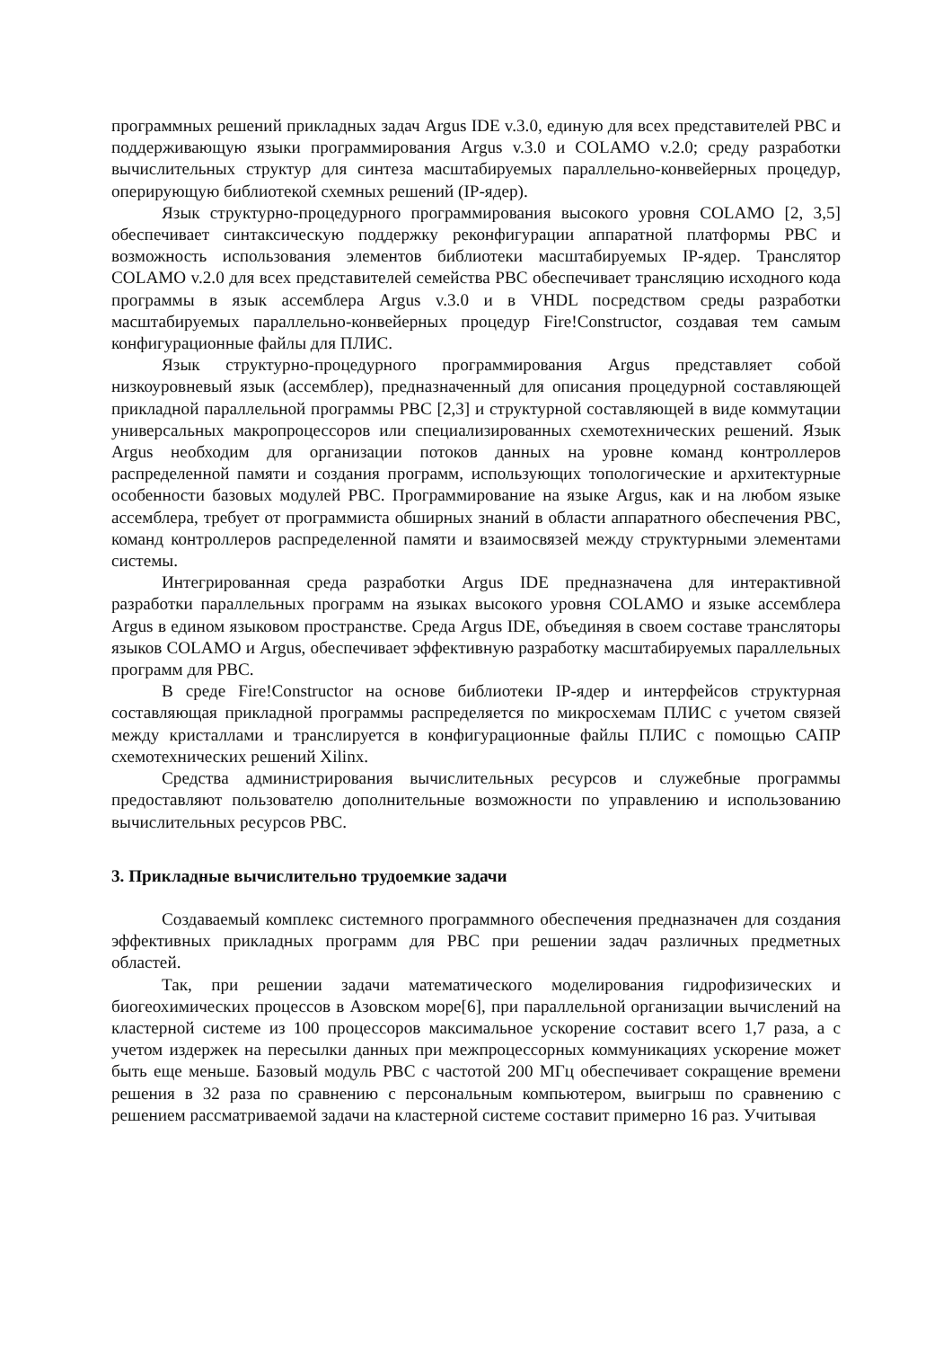программных решений прикладных задач Argus IDE v.3.0, единую для всех представителей РВС и поддерживающую языки программирования Argus v.3.0 и COLAMO v.2.0; среду разработки вычислительных структур для синтеза масштабируемых параллельно-конвейерных процедур, оперирующую библиотекой схемных решений (IP-ядер).
Язык структурно-процедурного программирования высокого уровня COLAMO [2, 3,5] обеспечивает синтаксическую поддержку реконфигурации аппаратной платформы РВС и возможность использования элементов библиотеки масштабируемых IP-ядер. Транслятор COLAMO v.2.0 для всех представителей семейства РВС обеспечивает трансляцию исходного кода программы в язык ассемблера Argus v.3.0 и в VHDL посредством среды разработки масштабируемых параллельно-конвейерных процедур Fire!Constructor, создавая тем самым конфигурационные файлы для ПЛИС.
Язык структурно-процедурного программирования Argus представляет собой низкоуровневый язык (ассемблер), предназначенный для описания процедурной составляющей прикладной параллельной программы РВС [2,3] и структурной составляющей в виде коммутации универсальных макропроцессоров или специализированных схемотехнических решений. Язык Argus необходим для организации потоков данных на уровне команд контроллеров распределенной памяти и создания программ, использующих топологические и архитектурные особенности базовых модулей РВС. Программирование на языке Argus, как и на любом языке ассемблера, требует от программиста обширных знаний в области аппаратного обеспечения РВС, команд контроллеров распределенной памяти и взаимосвязей между структурными элементами системы.
Интегрированная среда разработки Argus IDE предназначена для интерактивной разработки параллельных программ на языках высокого уровня COLAMO и языке ассемблера Argus в едином языковом пространстве. Среда Argus IDE, объединяя в своем составе трансляторы языков COLAMO и Argus, обеспечивает эффективную разработку масштабируемых параллельных программ для РВС.
В среде Fire!Constructor на основе библиотеки IP-ядер и интерфейсов структурная составляющая прикладной программы распределяется по микросхемам ПЛИС с учетом связей между кристаллами и транслируется в конфигурационные файлы ПЛИС с помощью САПР схемотехнических решений Xilinx.
Средства администрирования вычислительных ресурсов и служебные программы предоставляют пользователю дополнительные возможности по управлению и использованию вычислительных ресурсов РВС.
3. Прикладные вычислительно трудоемкие задачи
Создаваемый комплекс системного программного обеспечения предназначен для создания эффективных прикладных программ для РВС при решении задач различных предметных областей.
Так, при решении задачи математического моделирования гидрофизических и биогеохимических процессов в Азовском море[6], при параллельной организации вычислений на кластерной системе из 100 процессоров максимальное ускорение составит всего 1,7 раза, а с учетом издержек на пересылки данных при межпроцессорных коммуникациях ускорение может быть еще меньше. Базовый модуль РВС с частотой 200 МГц обеспечивает сокращение времени решения в 32 раза по сравнению с персональным компьютером, выигрыш по сравнению с решением рассматриваемой задачи на кластерной системе составит примерно 16 раз. Учитывая